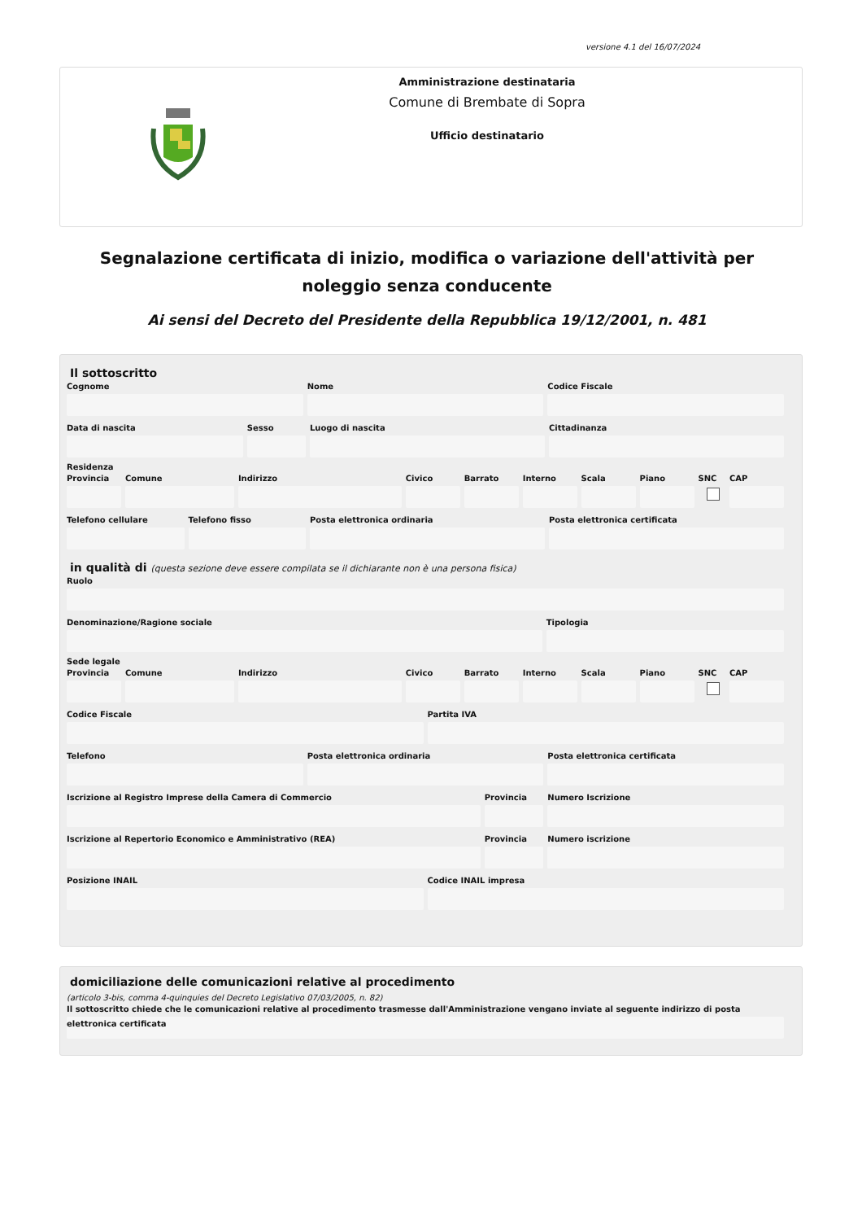versione 4.1 del 16/07/2024
Amministrazione destinataria
Comune di Brembate di Sopra
Ufficio destinatario
Segnalazione certificata di inizio, modifica o variazione dell'attività per noleggio senza conducente
Ai sensi del Decreto del Presidente della Repubblica 19/12/2001, n. 481
Il sottoscritto
Cognome Nome Codice Fiscale
Data di nascita Sesso Luogo di nascita Cittadinanza
Residenza
Provincia Comune Indirizzo Civico Barrato Interno Scala Piano SNC CAP
Telefono cellulare Telefono fisso Posta elettronica ordinaria Posta elettronica certificata
in qualità di (questa sezione deve essere compilata se il dichiarante non è una persona fisica)
Ruolo
Denominazione/Ragione sociale Tipologia
Sede legale
Provincia Comune Indirizzo Civico Barrato Interno Scala Piano SNC CAP
Codice Fiscale Partita IVA
Telefono Posta elettronica ordinaria Posta elettronica certificata
Iscrizione al Registro Imprese della Camera di Commercio
Provincia Numero Iscrizione
Iscrizione al Repertorio Economico e Amministrativo (REA)
Provincia Numero iscrizione
Posizione INAIL Codice INAIL impresa
domiciliazione delle comunicazioni relative al procedimento
(articolo 3-bis, comma 4-quinquies del Decreto Legislativo 07/03/2005, n. 82)
Il sottoscritto chiede che le comunicazioni relative al procedimento trasmesse dall'Amministrazione vengano inviate al seguente indirizzo di posta elettronica certificata